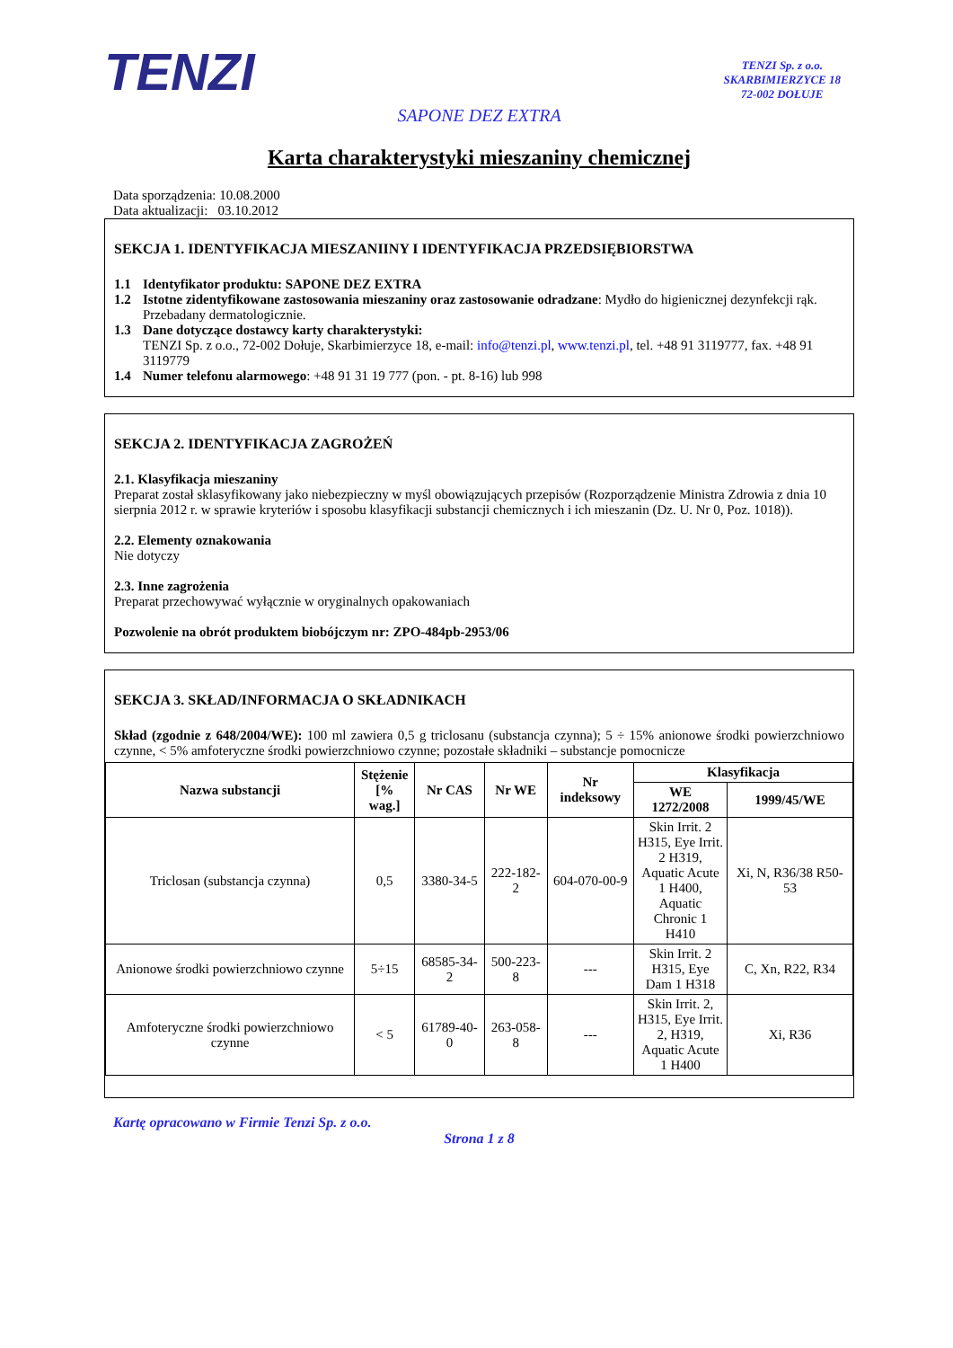TENZI
TENZI Sp. z o.o.
SKARBIMIERZYCE 18
72-002 DOŁUJE
SAPONE DEZ EXTRA
Karta charakterystyki mieszaniny chemicznej
Data sporządzenia: 10.08.2000
Data aktualizacji: 03.10.2012
SEKCJA 1. IDENTYFIKACJA MIESZANIINY I IDENTYFIKACJA PRZEDSIĘBIORSTWA
1.1 Identyfikator produktu: SAPONE DEZ EXTRA
1.2 Istotne zidentyfikowane zastosowania mieszaniny oraz zastosowanie odradzane: Mydło do higienicznej dezynfekcji rąk. Przebadany dermatologicznie.
1.3 Dane dotyczące dostawcy karty charakterystyki:
TENZI Sp. z o.o., 72-002 Dołuje, Skarbimierzyce 18, e-mail: info@tenzi.pl, www.tenzi.pl, tel. +48 91 3119777, fax. +48 91 3119779
1.4 Numer telefonu alarmowego: +48 91 31 19 777 (pon. - pt. 8-16) lub 998
SEKCJA 2. IDENTYFIKACJA ZAGROŻEŃ
2.1. Klasyfikacja mieszaniny
Preparat został sklasyfikowany jako niebezpieczny w myśl obowiązujących przepisów (Rozporządzenie Ministra Zdrowia z dnia 10 sierpnia 2012 r. w sprawie kryteriów i sposobu klasyfikacji substancji chemicznych i ich mieszanin (Dz. U. Nr 0, Poz. 1018)).
2.2. Elementy oznakowania
Nie dotyczy
2.3. Inne zagrożenia
Preparat przechowywać wyłącznie w oryginalnych opakowaniach
Pozwolenie na obrót produktem biobójczym nr: ZPO-484pb-2953/06
SEKCJA 3. SKŁAD/INFORMACJA O SKŁADNIKACH
Skład (zgodnie z 648/2004/WE): 100 ml zawiera 0,5 g triclosanu (substancja czynna); 5 ÷ 15% anionowe środki powierzchniowo czynne, < 5% amfoteryczne środki powierzchniowo czynne; pozostałe składniki – substancje pomocnicze
| Nazwa substancji | Stężenie [% wag.] | Nr CAS | Nr WE | Nr indeksowy | Klasyfikacja | |
| --- | --- | --- | --- | --- | --- | --- |
| | | | | | WE 1272/2008 | 1999/45/WE |
| Triclosan (substancja czynna) | 0,5 | 3380-34-5 | 222-182-2 | 604-070-00-9 | Skin Irrit. 2 H315, Eye Irrit. 2 H319, Aquatic Acute 1 H400, Aquatic Chronic 1 H410 | Xi, N, R36/38 R50-53 |
| Anionowe środki powierzchniowo czynne | 5÷15 | 68585-34-2 | 500-223-8 | --- | Skin Irrit. 2 H315, Eye Dam 1 H318 | C, Xn, R22, R34 |
| Amfoteryczne środki powierzchniowo czynne | < 5 | 61789-40-0 | 263-058-8 | --- | Skin Irrit. 2, H315, Eye Irrit. 2, H319, Aquatic Acute 1 H400 | Xi, R36 |
Kartę opracowano w Firmie Tenzi Sp. z o.o.
Strona 1 z 8